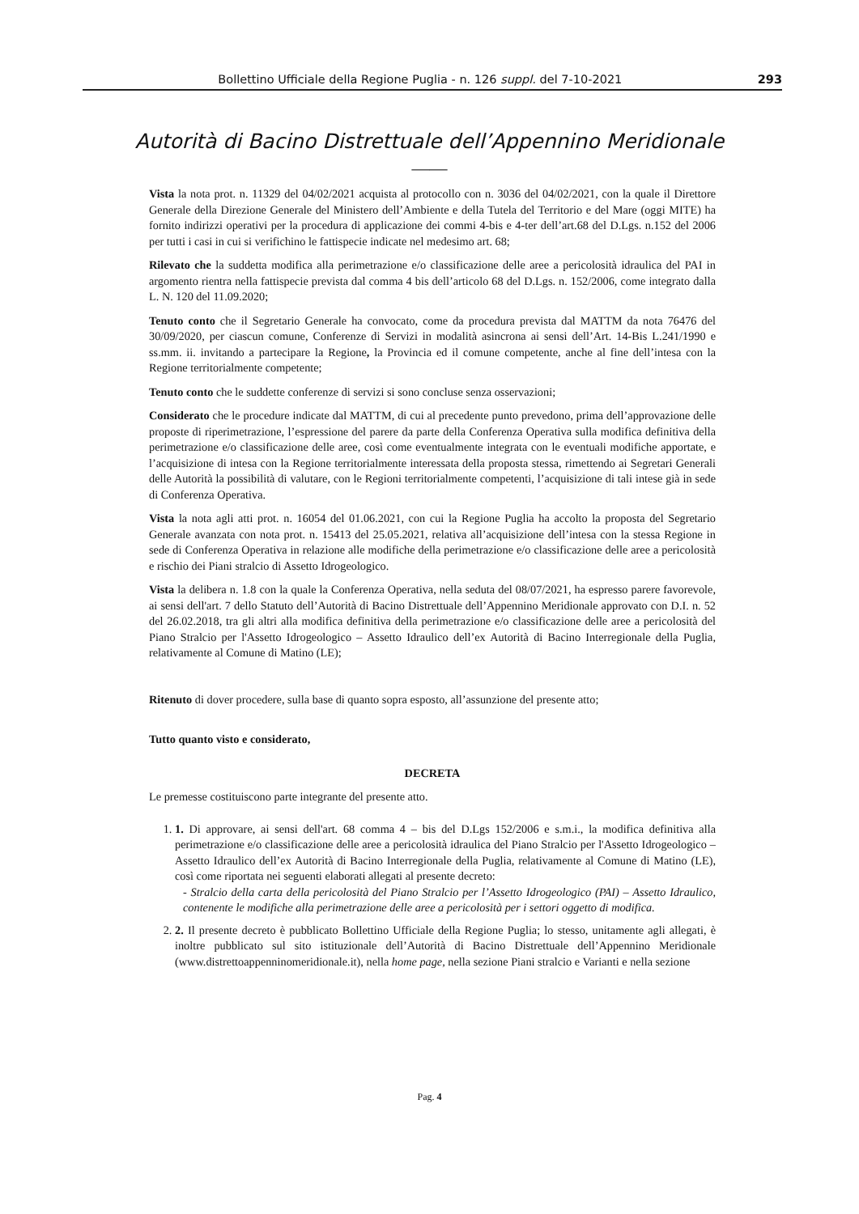Bollettino Ufficiale della Regione Puglia - n. 126 suppl. del 7-10-2021 293
Autorità di Bacino Distrettuale dell’Appennino Meridionale
——
Vista la nota prot. n. 11329 del 04/02/2021 acquista al protocollo con n. 3036 del 04/02/2021, con la quale il Direttore Generale della Direzione Generale del Ministero dell’Ambiente e della Tutela del Territorio e del Mare (oggi MITE) ha fornito indirizzi operativi per la procedura di applicazione dei commi 4-bis e 4-ter dell’art.68 del D.Lgs. n.152 del 2006 per tutti i casi in cui si verifichino le fattispecie indicate nel medesimo art. 68;
Rilevato che la suddetta modifica alla perimetrazione e/o classificazione delle aree a pericolosità idraulica del PAI in argomento rientra nella fattispecie prevista dal comma 4 bis dell’articolo 68 del D.Lgs. n. 152/2006, come integrato dalla L. N. 120 del 11.09.2020;
Tenuto conto che il Segretario Generale ha convocato, come da procedura prevista dal MATTM da nota 76476 del 30/09/2020, per ciascun comune, Conferenze di Servizi in modalità asincrona ai sensi dell’Art. 14-Bis L.241/1990 e ss.mm. ii. invitando a partecipare la Regione, la Provincia ed il comune competente, anche al fine dell’intesa con la Regione territorialmente competente;
Tenuto conto che le suddette conferenze di servizi si sono concluse senza osservazioni;
Considerato che le procedure indicate dal MATTM, di cui al precedente punto prevedono, prima dell’approvazione delle proposte di riperimetrazione, l’espressione del parere da parte della Conferenza Operativa sulla modifica definitiva della perimetrazione e/o classificazione delle aree, così come eventualmente integrata con le eventuali modifiche apportate, e l’acquisizione di intesa con la Regione territorialmente interessata della proposta stessa, rimettendo ai Segretari Generali delle Autorità la possibilità di valutare, con le Regioni territorialmente competenti, l’acquisizione di tali intese già in sede di Conferenza Operativa.
Vista la nota agli atti prot. n. 16054 del 01.06.2021, con cui la Regione Puglia ha accolto la proposta del Segretario Generale avanzata con nota prot. n. 15413 del 25.05.2021, relativa all’acquisizione dell’intesa con la stessa Regione in sede di Conferenza Operativa in relazione alle modifiche della perimetrazione e/o classificazione delle aree a pericolosità e rischio dei Piani stralcio di Assetto Idrogeologico.
Vista la delibera n. 1.8 con la quale la Conferenza Operativa, nella seduta del 08/07/2021, ha espresso parere favorevole, ai sensi dell'art. 7 dello Statuto dell’Autorità di Bacino Distrettuale dell’Appennino Meridionale approvato con D.I. n. 52 del 26.02.2018, tra gli altri alla modifica definitiva della perimetrazione e/o classificazione delle aree a pericolosità del Piano Stralcio per l'Assetto Idrogeologico – Assetto Idraulico dell’ex Autorità di Bacino Interregionale della Puglia, relativamente al Comune di Matino (LE);
Ritenuto di dover procedere, sulla base di quanto sopra esposto, all’assunzione del presente atto;
Tutto quanto visto e considerato,
DECRETA
Le premesse costituiscono parte integrante del presente atto.
1. 1. Di approvare, ai sensi dell'art. 68 comma 4 – bis del D.Lgs 152/2006 e s.m.i., la modifica definitiva alla perimetrazione e/o classificazione delle aree a pericolosità idraulica del Piano Stralcio per l'Assetto Idrogeologico – Assetto Idraulico dell’ex Autorità di Bacino Interregionale della Puglia, relativamente al Comune di Matino (LE), così come riportata nei seguenti elaborati allegati al presente decreto:
- Stralcio della carta della pericolosità del Piano Stralcio per l’Assetto Idrogeologico (PAI) – Assetto Idraulico, contenente le modifiche alla perimetrazione delle aree a pericolosità per i settori oggetto di modifica.
2. 2. Il presente decreto è pubblicato Bollettino Ufficiale della Regione Puglia; lo stesso, unitamente agli allegati, è inoltre pubblicato sul sito istituzionale dell’Autorità di Bacino Distrettuale dell’Appennino Meridionale (www.distrettoappenninomeridionale.it), nella home page, nella sezione Piani stralcio e Varianti e nella sezione
Pag. 4